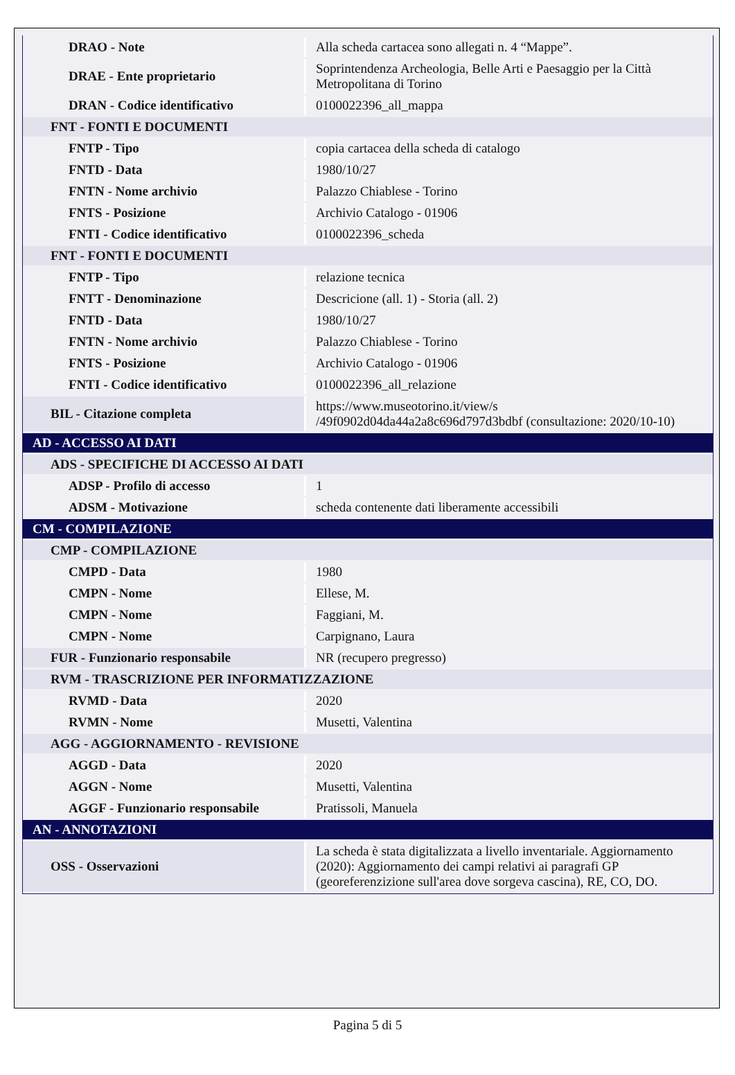| DRAO - Note | Alla scheda cartacea sono allegati n. 4 “Mappe”. |
| DRAE - Ente proprietario | Soprintendenza Archeologia, Belle Arti e Paesaggio per la Città Metropolitana di Torino |
| DRAN - Codice identificativo | 0100022396_all_mappa |
| FNT - FONTI E DOCUMENTI | |
| FNTP - Tipo | copia cartacea della scheda di catalogo |
| FNTD - Data | 1980/10/27 |
| FNTN - Nome archivio | Palazzo Chiablese - Torino |
| FNTS - Posizione | Archivio Catalogo - 01906 |
| FNTI - Codice identificativo | 0100022396_scheda |
| FNT - FONTI E DOCUMENTI | |
| FNTP - Tipo | relazione tecnica |
| FNTT - Denominazione | Descricione (all. 1) - Storia (all. 2) |
| FNTD - Data | 1980/10/27 |
| FNTN - Nome archivio | Palazzo Chiablese - Torino |
| FNTS - Posizione | Archivio Catalogo - 01906 |
| FNTI - Codice identificativo | 0100022396_all_relazione |
| BIL - Citazione completa | https://www.museotorino.it/view/s /49f0902d04da44a2a8c696d797d3bdbf (consultazione: 2020/10-10) |
| AD - ACCESSO AI DATI | |
| ADS - SPECIFICHE DI ACCESSO AI DATI | |
| ADSP - Profilo di accesso | 1 |
| ADSM - Motivazione | scheda contenente dati liberamente accessibili |
| CM - COMPILAZIONE | |
| CMP - COMPILAZIONE | |
| CMPD - Data | 1980 |
| CMPN - Nome | Ellese, M. |
| CMPN - Nome | Faggiani, M. |
| CMPN - Nome | Carpignano, Laura |
| FUR - Funzionario responsabile | NR (recupero pregresso) |
| RVM - TRASCRIZIONE PER INFORMATIZZAZIONE | |
| RVMD - Data | 2020 |
| RVMN - Nome | Musetti, Valentina |
| AGG - AGGIORNAMENTO - REVISIONE | |
| AGGD - Data | 2020 |
| AGGN - Nome | Musetti, Valentina |
| AGGF - Funzionario responsabile | Pratissoli, Manuela |
| AN - ANNOTAZIONI | |
| OSS - Osservazioni | La scheda è stata digitalizzata a livello inventariale. Aggiornamento (2020): Aggiornamento dei campi relativi ai paragrafi GP (georeferenzizione sull'area dove sorgeva cascina), RE, CO, DO. |
Pagina 5 di 5